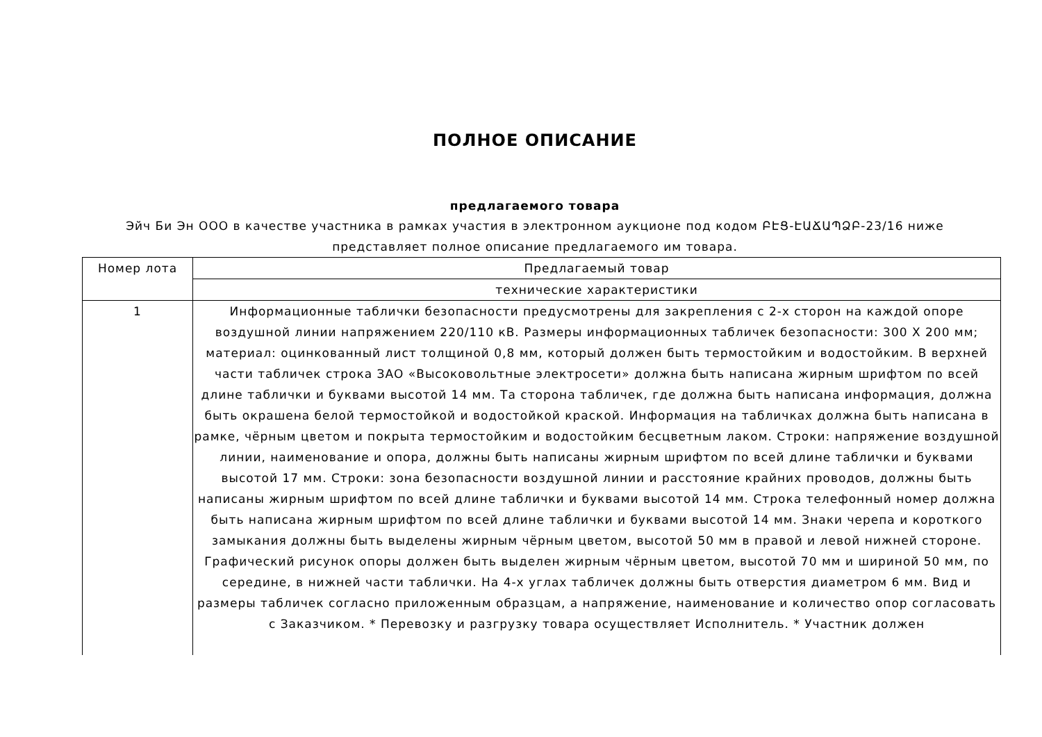ПОЛНОЕ ОПИСАНИЕ
предлагаемого товара
Эйч Би Эн ООО в качестве участника в рамках участия в электронном аукционе под кодом ԲԷՑ-ԷԱՃԱՊՁԲ-23/16 ниже представляет полное описание предлагаемого им товара.
| Номер лота | Предлагаемый товар |
| --- | --- |
| | технические характеристики |
| 1 | Информационные таблички безопасности предусмотрены для закрепления с 2-х сторон на каждой опоре воздушной линии напряжением 220/110 кВ. Размеры информационных табличек безопасности: 300 Х 200 мм; материал: оцинкованный лист толщиной 0,8 мм, который должен быть термостойким и водостойким. В верхней части табличек строка ЗАО «Высоковольтные электросети» должна быть написана жирным шрифтом по всей длине таблички и буквами высотой 14 мм. Та сторона табличек, где должна быть написана информация, должна быть окрашена белой термостойкой и водостойкой краской. Информация на табличках должна быть написана в рамке, чёрным цветом и покрыта термостойким и водостойким бесцветным лаком. Строки: напряжение воздушной линии, наименование и опора, должны быть написаны жирным шрифтом по всей длине таблички и буквами высотой 17 мм. Строки: зона безопасности воздушной линии и расстояние крайних проводов, должны быть написаны жирным шрифтом по всей длине таблички и буквами высотой 14 мм. Строка телефонный номер должна быть написана жирным шрифтом по всей длине таблички и буквами высотой 14 мм. Знаки черепа и короткого замыкания должны быть выделены жирным чёрным цветом, высотой 50 мм в правой и левой нижней стороне. Графический рисунок опоры должен быть выделен жирным чёрным цветом, высотой 70 мм и шириной 50 мм, по середине, в нижней части таблички. На 4-х углах табличек должны быть отверстия диаметром 6 мм. Вид и размеры табличек согласно приложенным образцам, а напряжение, наименование и количество опор согласовать с Заказчиком. * Перевозку и разгрузку товара осуществляет Исполнитель. * Участник должен |